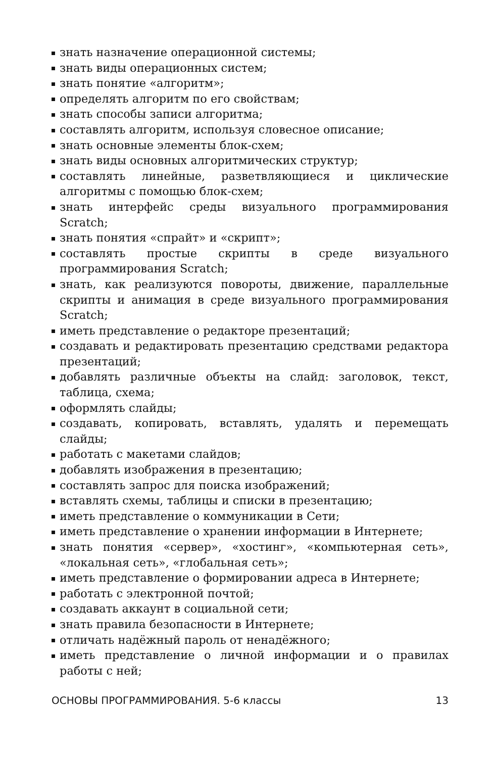знать назначение операционной системы;
знать виды операционных систем;
знать понятие «алгоритм»;
определять алгоритм по его свойствам;
знать способы записи алгоритма;
составлять алгоритм, используя словесное описание;
знать основные элементы блок-схем;
знать виды основных алгоритмических структур;
составлять линейные, разветвляющиеся и циклические алгоритмы с помощью блок-схем;
знать интерфейс среды визуального программирования Scratch;
знать понятия «спрайт» и «скрипт»;
составлять простые скрипты в среде визуального программирования Scratch;
знать, как реализуются повороты, движение, параллельные скрипты и анимация в среде визуального программирования Scratch;
иметь представление о редакторе презентаций;
создавать и редактировать презентацию средствами редактора презентаций;
добавлять различные объекты на слайд: заголовок, текст, таблица, схема;
оформлять слайды;
создавать, копировать, вставлять, удалять и перемещать слайды;
работать с макетами слайдов;
добавлять изображения в презентацию;
составлять запрос для поиска изображений;
вставлять схемы, таблицы и списки в презентацию;
иметь представление о коммуникации в Сети;
иметь представление о хранении информации в Интернете;
знать понятия «сервер», «хостинг», «компьютерная сеть», «локальная сеть», «глобальная сеть»;
иметь представление о формировании адреса в Интернете;
работать с электронной почтой;
создавать аккаунт в социальной сети;
знать правила безопасности в Интернете;
отличать надёжный пароль от ненадёжного;
иметь представление о личной информации и о правилах работы с ней;
ОСНОВЫ ПРОГРАММИРОВАНИЯ. 5-6 классы 13